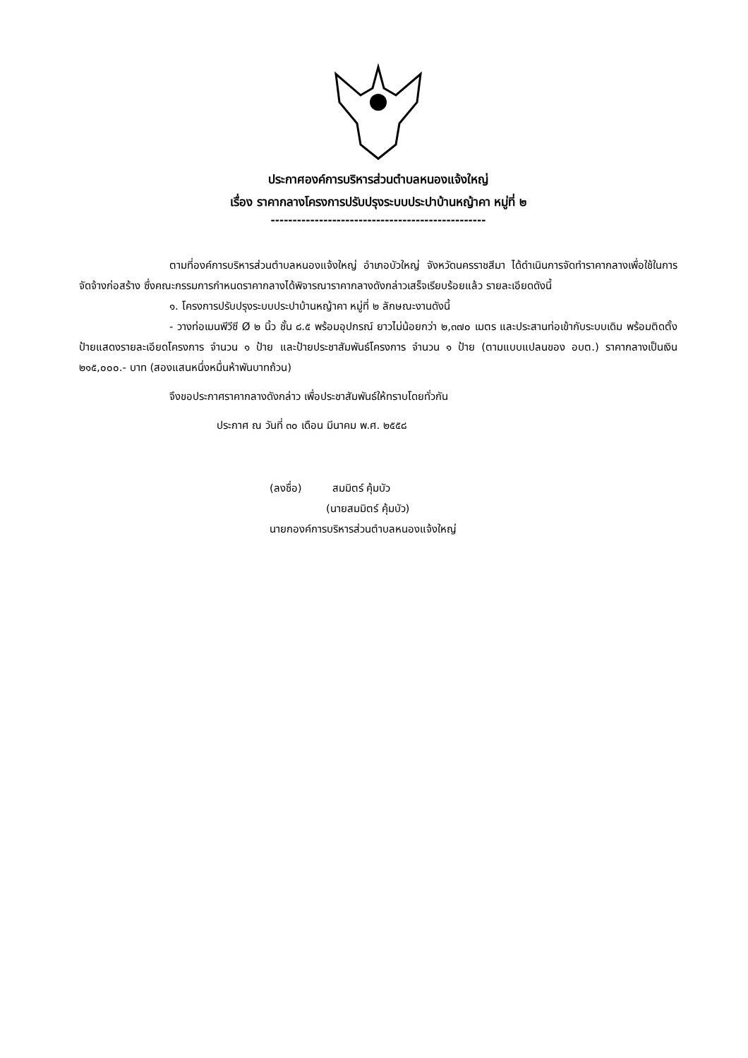ประกาศองค์การบริหารส่วนตำบลหนองแจ้งใหญ่
เรื่อง ราคากลางโครงการปรับปรุงระบบประปาบ้านหญ้าคา หมู่ที่ ๒
-------------------------------------------------
ตามที่องค์การบริหารส่วนตำบลหนองแจ้งใหญ่ อำเภอบัวใหญ่ จังหวัดนครราชสีมา ได้ดำเนินการจัดทำราคากลางเพื่อใช้ในการจัดจ้างก่อสร้าง ซึ่งคณะกรรมการกำหนดราคากลางได้พิจารณาราคากลางดังกล่าวเสร็จเรียบร้อยแล้ว รายละเอียดดังนี้
๑. โครงการปรับปรุงระบบประปาบ้านหญ้าคา หมู่ที่ ๒ ลักษณะงานดังนี้
- วางท่อเมนพีวีซี Ø ๒ นิ้ว ชั้น ๘.๕ พร้อมอุปกรณ์ ยาวไม่น้อยกว่า ๒,๓๗๐ เมตร และประสานท่อเข้ากับระบบเดิม พร้อมติดตั้งป้ายแสดงรายละเอียดโครงการ จำนวน ๑ ป้าย และป้ายประชาสัมพันธ์โครงการ จำนวน ๑ ป้าย (ตามแบบแปลนของ อบต.) ราคากลางเป็นเงิน ๒๑๕,๐๐๐.- บาท (สองแสนหนึ่งหมื่นห้าพันบาทถ้วน)
จึงขอประกาศราคากลางดังกล่าว เพื่อประชาสัมพันธ์ให้ทราบโดยทั่วกัน
ประกาศ ณ วันที่ ๓๐ เดือน มีนาคม พ.ศ. ๒๕๕๘
(ลงชื่อ) สมมิตร์ คุ้มบัว
(นายสมมิตร์ คุ้มบัว)
นายกองค์การบริหารส่วนตำบลหนองแจ้งใหญ่